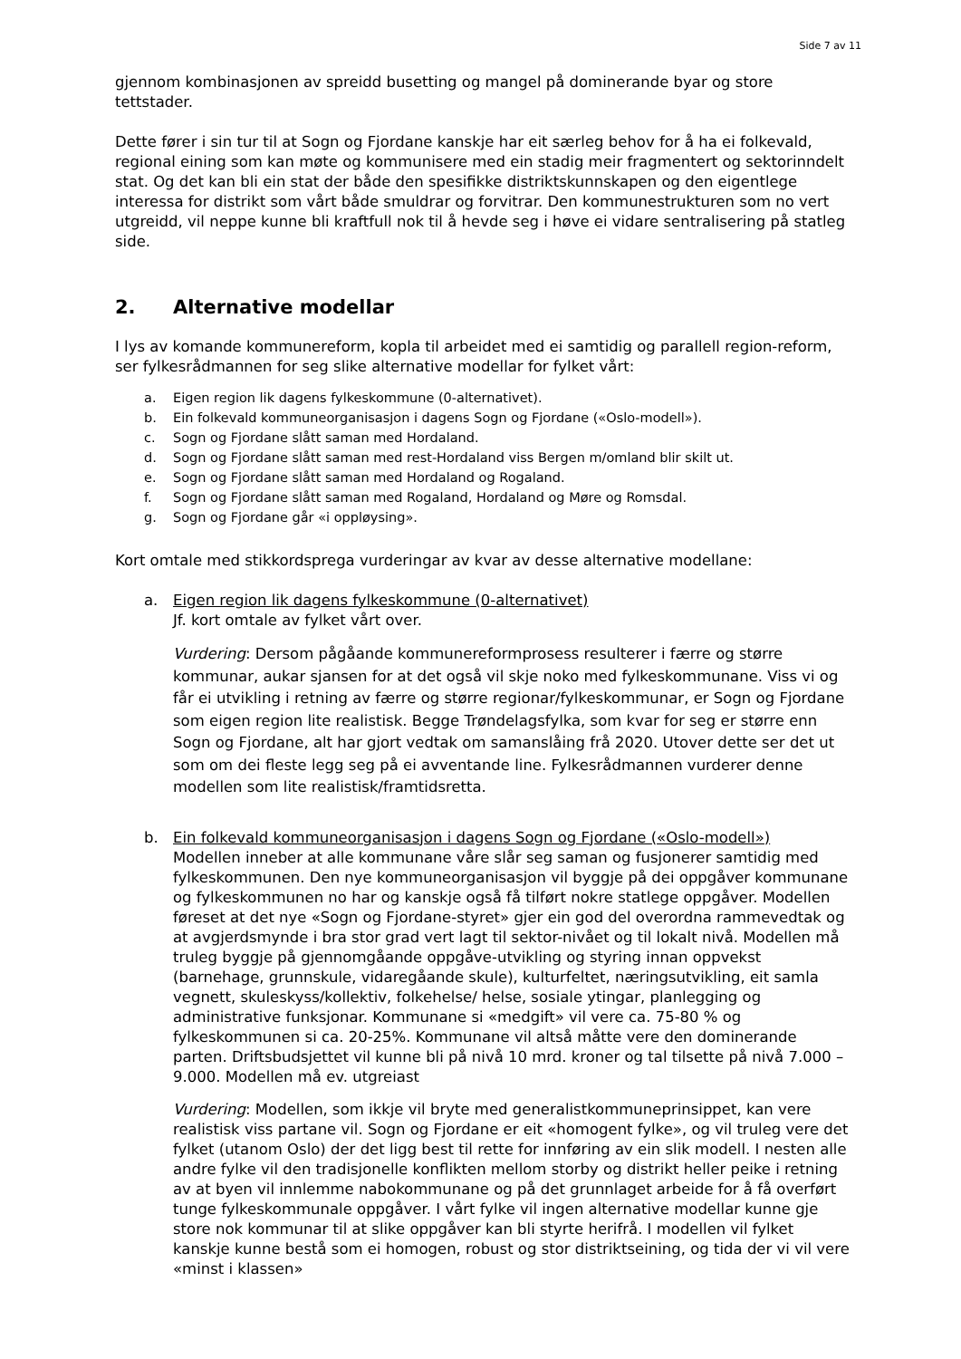Side 7 av 11
gjennom kombinasjonen av spreidd busetting og mangel på dominerande byar og store tettstader.
Dette fører i sin tur til at Sogn og Fjordane kanskje har eit særleg behov for å ha ei folkevald, regional eining som kan møte og kommunisere med ein stadig meir fragmentert og sektorinndelt stat. Og det kan bli ein stat der både den spesifikke distriktskunnskapen og den eigentlege interessa for distrikt som vårt både smuldrar og forvitrar. Den kommunestrukturen som no vert utgreidd, vil neppe kunne bli kraftfull nok til å hevde seg i høve ei vidare sentralisering på statleg side.
2. Alternative modellar
I lys av komande kommunereform, kopla til arbeidet med ei samtidig og parallell region-reform, ser fylkesrådmannen for seg slike alternative modellar for fylket vårt:
a. Eigen region lik dagens fylkeskommune (0-alternativet).
b. Ein folkevald kommuneorganisasjon i dagens Sogn og Fjordane («Oslo-modell»).
c. Sogn og Fjordane slått saman med Hordaland.
d. Sogn og Fjordane slått saman med rest-Hordaland viss Bergen m/omland blir skilt ut.
e. Sogn og Fjordane slått saman med Hordaland og Rogaland.
f. Sogn og Fjordane slått saman med Rogaland, Hordaland og Møre og Romsdal.
g. Sogn og Fjordane går «i oppløysing».
Kort omtale med stikkordsprega vurderingar av kvar av desse alternative modellane:
a. Eigen region lik dagens fylkeskommune (0-alternativet)
Jf. kort omtale av fylket vårt over.
Vurdering: Dersom pågåande kommunereformprosess resulterer i færre og større kommunar, aukar sjansen for at det også vil skje noko med fylkeskommunane. Viss vi og får ei utvikling i retning av færre og større regionar/fylkeskommunar, er Sogn og Fjordane som eigen region lite realistisk. Begge Trøndelagsfylka, som kvar for seg er større enn Sogn og Fjordane, alt har gjort vedtak om samanslåing frå 2020. Utover dette ser det ut som om dei fleste legg seg på ei avventande line. Fylkesrådmannen vurderer denne modellen som lite realistisk/framtidsretta.
b. Ein folkevald kommuneorganisasjon i dagens Sogn og Fjordane («Oslo-modell»)
Modellen inneber at alle kommunane våre slår seg saman og fusjonerer samtidig med fylkeskommunen. Den nye kommuneorganisasjon vil byggje på dei oppgåver kommunane og fylkeskommunen no har og kanskje også få tilført nokre statlege oppgåver. Modellen føreset at det nye «Sogn og Fjordane-styret» gjer ein god del overordna rammevedtak og at avgjerdsmynde i bra stor grad vert lagt til sektor-nivået og til lokalt nivå. Modellen må truleg byggje på gjennomgåande oppgåve-utvikling og styring innan oppvekst (barnehage, grunnskule, vidaregåande skule), kulturfeltet, næringsutvikling, eit samla vegnett, skuleskyss/kollektiv, folkehelse/ helse, sosiale ytingar, planlegging og administrative funksjonar. Kommunane si «medgift» vil vere ca. 75-80 % og fylkeskommunen si ca. 20-25%. Kommunane vil altså måtte vere den dominerande parten. Driftsbudsjettet vil kunne bli på nivå 10 mrd. kroner og tal tilsette på nivå 7.000 – 9.000. Modellen må ev. utgreiast
Vurdering: Modellen, som ikkje vil bryte med generalistkommuneprinsippet, kan vere realistisk viss partane vil. Sogn og Fjordane er eit «homogent fylke», og vil truleg vere det fylket (utanom Oslo) der det ligg best til rette for innføring av ein slik modell. I nesten alle andre fylke vil den tradisjonelle konflikten mellom storby og distrikt heller peike i retning av at byen vil innlemme nabokommunane og på det grunnlaget arbeide for å få overført tunge fylkeskommunale oppgåver. I vårt fylke vil ingen alternative modellar kunne gje store nok kommunar til at slike oppgåver kan bli styrte herifrå. I modellen vil fylket kanskje kunne bestå som ei homogen, robust og stor distriktseining, og tida der vi vil vere «minst i klassen»